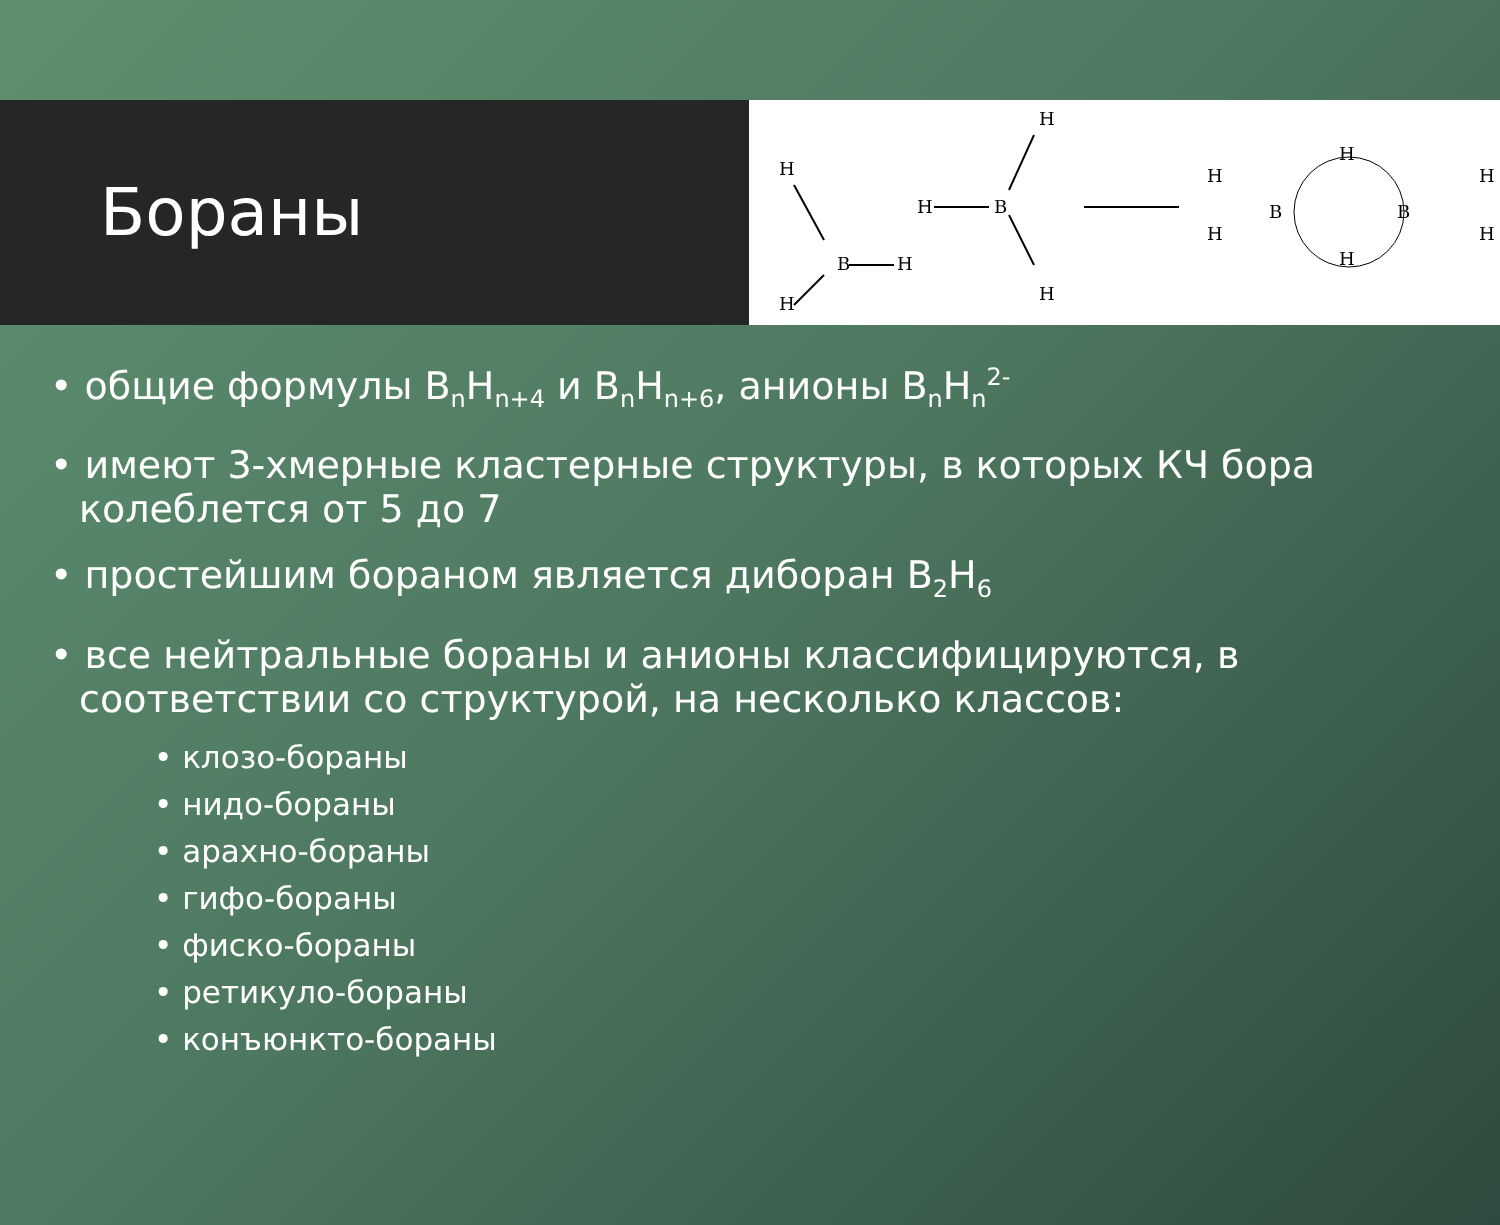Бораны
H
B
H
H
H
B
H
H
H
B
H
H
H
B
H
H
• общие формулы B<sub>n</sub>H<sub>n+4</sub> и B<sub>n</sub>H<sub>n+6</sub>, анионы B<sub>n</sub>H<sub>n</sub><sup>2-</sup>
• имеют 3-хмерные кластерные структуры, в которых КЧ бора колеблется от 5 до 7
• простейшим бораном является диборан B<sub>2</sub>H<sub>6</sub>
• все нейтральные бораны и анионы классифицируются, в соответствии со структурой, на несколько классов:
• клозо-бораны
• нидо-бораны
• арахно-бораны
• гифо-бораны
• фиско-бораны
• ретикуло-бораны
• конъюнкто-бораны